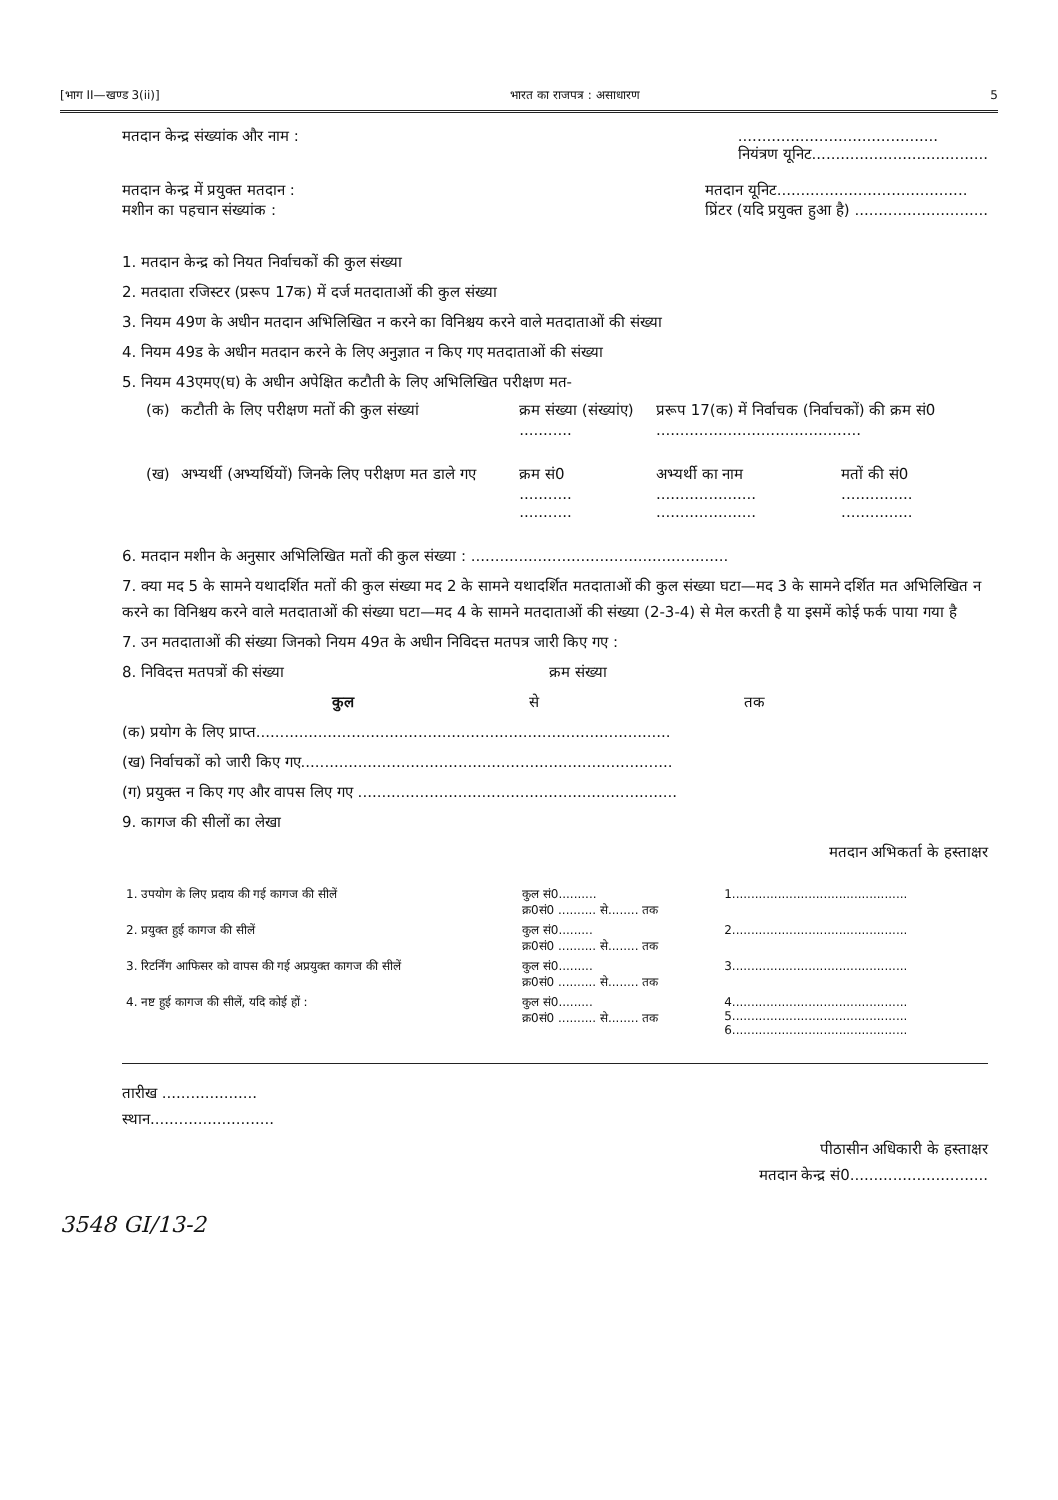[भाग II—खण्ड 3(ii)] भारत का राजपत्र : असाधारण 5
मतदान केन्द्र संख्यांक और नाम :..........................................
नियंत्रण यूनिट.....................................
मतदान केन्द्र में प्रयुक्त मतदान :
मशीन का पहचान संख्यांक : मतदान यूनिट........................................
प्रिंटर (यदि प्रयुक्त हुआ है) ............................
1. मतदान केन्द्र को नियत निर्वाचकों की कुल संख्या
2. मतदाता रजिस्टर (प्ररूप 17क) में दर्ज मतदाताओं की कुल संख्या
3. नियम 49ण के अधीन मतदान अभिलिखित न करने का विनिश्चय करने वाले मतदाताओं की संख्या
4. नियम 49ड के अधीन मतदान करने के लिए अनुज्ञात न किए गए मतदाताओं की संख्या
5. नियम 43एमए(घ) के अधीन अपेक्षित कटौती के लिए अभिलिखित परीक्षण मत-
| (क) | कटौती के लिए परीक्षण मतों की कुल संख्यां | क्रम संख्या (संख्यांए) ........... | प्ररूप 17(क) में निर्वाचक (निर्वाचकों) की क्रम सं0 ........................................... | |
| (ख) | अभ्यर्थी (अभ्यर्थियों) जिनके लिए परीक्षण मत डाले गए | क्रम सं0 ........... ........... | अभ्यर्थी का नाम ..................... ..................... | मतों की सं0 ............... ............... |
6. मतदान मशीन के अनुसार अभिलिखित मतों की कुल संख्या : ......................................................
7. क्या मद 5 के सामने यथादर्शित मतों की कुल संख्या मद 2 के सामने यथादर्शित मतदाताओं की कुल संख्या घटा—मद 3 के सामने दर्शित मत अभिलिखित न करने का विनिश्चय करने वाले मतदाताओं की संख्या घटा—मद 4 के सामने मतदाताओं की संख्या (2-3-4) से मेल करती है या इसमें कोई फर्क पाया गया है
7. उन मतदाताओं की संख्या जिनको नियम 49त के अधीन निविदत्त मतपत्र जारी किए गए :
8. निविदत्त मतपत्रों की संख्या क्रम संख्या
कुल से तक
(क) प्रयोग के लिए प्राप्त.......................................................................................
(ख) निर्वाचकों को जारी किए गए..............................................................................
(ग) प्रयुक्त न किए गए और वापस लिए गए ...................................................................
9. कागज की सीलों का लेखा
मतदान अभिकर्ता के हस्ताक्षर
| 1. उपयोग के लिए प्रदाय की गई कागज की सीलें | कुल सं0.......... क्र0सं0 .......... से........ तक | 1.............................................. |
| 2. प्रयुक्त हुई कागज की सीलें | कुल सं0......... क्र0सं0 .......... से........ तक | 2.............................................. |
| 3. रिटर्निंग आफिसर को वापस की गई अप्रयुक्त कागज की सीलें | कुल सं0......... क्र0सं0 .......... से........ तक | 3.............................................. |
| 4. नष्ट हुई कागज की सीलें, यदि कोई हों : | कुल सं0......... क्र0सं0 .......... से........ तक | 4.............................................. 5.............................................. 6.............................................. |
तारीख ....................
स्थान..........................
पीठासीन अधिकारी के हस्ताक्षर
मतदान केन्द्र सं0.............................
3548 GI/13-2